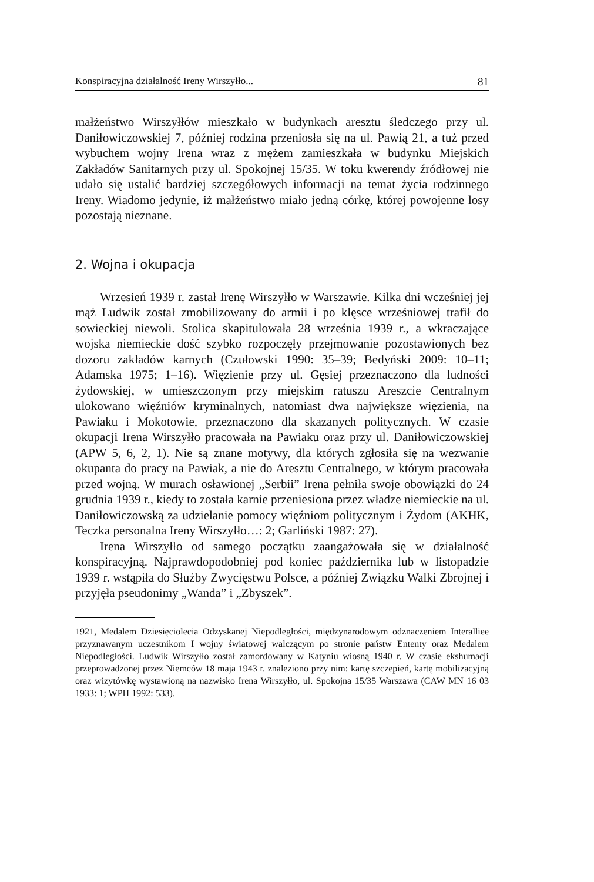Konspiracyjna działalność Ireny Wirszyłło... 81
małżeństwo Wirszyłłów mieszkało w budynkach aresztu śledczego przy ul. Daniłowiczowskiej 7, później rodzina przeniosła się na ul. Pawią 21, a tuż przed wybuchem wojny Irena wraz z mężem zamieszkała w budynku Miejskich Zakładów Sanitarnych przy ul. Spokojnej 15/35. W toku kwerendy źródłowej nie udało się ustalić bardziej szczegółowych informacji na temat życia rodzinnego Ireny. Wiadomo jedynie, iż małżeństwo miało jedną córkę, której powojenne losy pozostają nieznane.
2. Wojna i okupacja
Wrzesień 1939 r. zastał Irenę Wirszyłło w Warszawie. Kilka dni wcześniej jej mąż Ludwik został zmobilizowany do armii i po klęsce wrześniowej trafił do sowieckiej niewoli. Stolica skapitulowała 28 września 1939 r., a wkraczające wojska niemieckie dość szybko rozpoczęły przejmowanie pozostawionych bez dozoru zakładów karnych (Czułowski 1990: 35–39; Bedyński 2009: 10–11; Adamska 1975; 1–16). Więzienie przy ul. Gęsiej przeznaczono dla ludności żydowskiej, w umieszczonym przy miejskim ratuszu Areszcie Centralnym ulokowano więźniów kryminalnych, natomiast dwa największe więzienia, na Pawiaku i Mokotowie, przeznaczono dla skazanych politycznych. W czasie okupacji Irena Wirszyłło pracowała na Pawiaku oraz przy ul. Daniłowiczowskiej (APW 5, 6, 2, 1). Nie są znane motywy, dla których zgłosiła się na wezwanie okupanta do pracy na Pawiak, a nie do Aresztu Centralnego, w którym pracowała przed wojną. W murach osławionej „Serbii” Irena pełniła swoje obowiązki do 24 grudnia 1939 r., kiedy to została karnie przeniesiona przez władze niemieckie na ul. Daniłowiczowską za udzielanie pomocy więźniom politycznym i Żydom (AKHK, Teczka personalna Ireny Wirszyłło…: 2; Garliński 1987: 27).
Irena Wirszyłło od samego początku zaangażowała się w działalność konspiracyjną. Najprawdopodobniej pod koniec października lub w listopadzie 1939 r. wstąpiła do Służby Zwycięstwu Polsce, a później Związku Walki Zbrojnej i przyjęła pseudonimy „Wanda” i „Zbyszek”.
1921, Medalem Dziesięciolecia Odzyskanej Niepodległości, międzynarodowym odznaczeniem Interalliee przyznawanym uczestnikom I wojny światowej walczącym po stronie państw Ententy oraz Medalem Niepodległości. Ludwik Wirszyłło został zamordowany w Katyniu wiosną 1940 r. W czasie ekshumacji przeprowadzonej przez Niemców 18 maja 1943 r. znaleziono przy nim: kartę szczepień, kartę mobilizacyjną oraz wizytówkę wystawioną na nazwisko Irena Wirszyłło, ul. Spokojna 15/35 Warszawa (CAW MN 16 03 1933: 1; WPH 1992: 533).